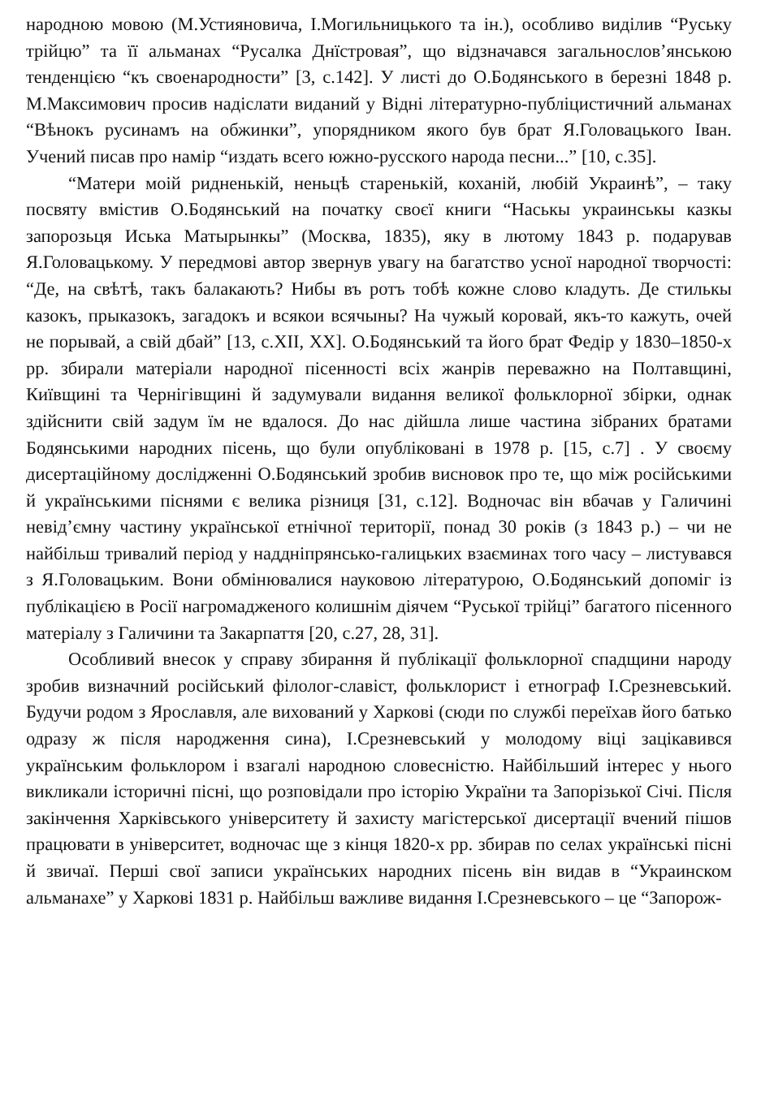народною мовою (М.Устияновича, І.Могильницького та ін.), особливо виділив “Руську трійцю” та її альманах “Русалка Днїстровая”, що відзначався загальнослов’янською тенденцією “къ своенародности” [3, с.142]. У листі до О.Бодянського в березні 1848 р. М.Максимович просив надіслати виданий у Відні літературно-публіцистичний альманах “Вѣнокъ русинамъ на обжинки”, упорядником якого був брат Я.Головацького Іван. Учений писав про намір “издать всего южно-русского народа песни...” [10, с.35].
“Матери моій ридненькій, неньцѣ старенькій, коханій, любій Украинѣ”, – таку посвяту вмістив О.Бодянський на початку своєї книги “Наськы украинськы казкы запорозьця Иська Матырынкы” (Москва, 1835), яку в лютому 1843 р. подарував Я.Головацькому. У передмові автор звернув увагу на багатство усної народної творчості: “Де, на свѣтѣ, такъ балакають? Нибы въ ротъ тобѣ кожне слово кладуть. Де стилькы казокъ, прыказокъ, загадокъ и всякои всячыны? На чужый коровай, якъ-то кажуть, очей не порывай, а свій дбай” [13, с.XII, XX]. О.Бодянський та його брат Федір у 1830–1850-х рр. збирали матеріали народної пісенності всіх жанрів переважно на Полтавщині, Київщині та Чернігівщині й задумували видання великої фольклорної збірки, однак здійснити свій задум їм не вдалося. До нас дійшла лише частина зібраних братами Бодянськими народних пісень, що були опубліковані в 1978 р. [15, с.7] . У своєму дисертаційному дослідженні О.Бодянський зробив висновок про те, що між російськими й українськими піснями є велика різниця [31, с.12]. Водночас він вбачав у Галичині невід’ємну частину української етнічної території, понад 30 років (з 1843 р.) – чи не найбільш тривалий період у наддніпрянсько-галицьких взаєминах того часу – листувався з Я.Головацьким. Вони обмінювалися науковою літературою, О.Бодянський допоміг із публікацією в Росії нагромадженого колишнім діячем “Руської трійці” багатого пісенного матеріалу з Галичини та Закарпаття [20, с.27, 28, 31].
Особливий внесок у справу збирання й публікації фольклорної спадщини народу зробив визначний російський філолог-славіст, фольклорист і етнограф І.Срезневський. Будучи родом з Ярославля, але вихований у Харкові (сюди по службі переїхав його батько одразу ж після народження сина), І.Срезневський у молодому віці зацікавився українським фольклором і взагалі народною словесністю. Найбільший інтерес у нього викликали історичні пісні, що розповідали про історію України та Запорізької Січі. Після закінчення Харківського університету й захисту магістерської дисертації вчений пішов працювати в університет, водночас ще з кінця 1820-х рр. збирав по селах українські пісні й звичаї. Перші свої записи українських народних пісень він видав в “Украинском альманахе” у Харкові 1831 р. Найбільш важливе видання І.Срезневського – це “Запорож-